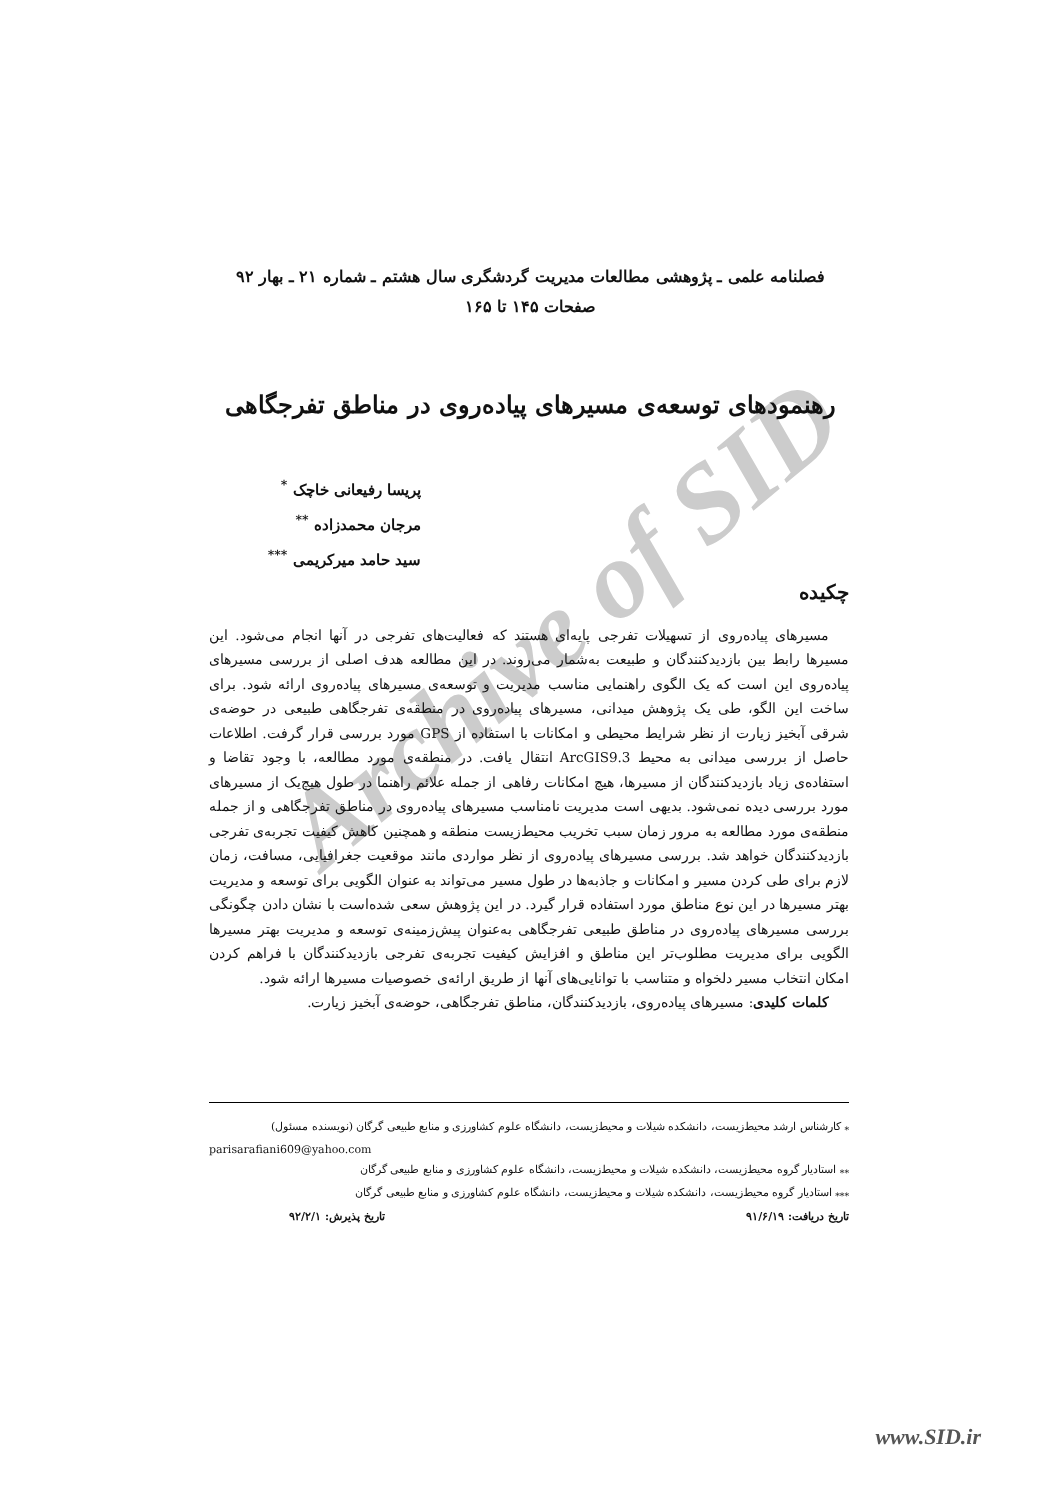Archive of SID
فصلنامه علمی ـ پژوهشی مطالعات مدیریت گردشگری سال هشتم ـ شماره ۲۱ ـ بهار ۹۲
صفحات ۱۴۵ تا ۱۶۵
رهنمودهای توسعه‌ی مسیرهای پیاده‌روی در مناطق تفرجگاهی
پریسا رفیعانی خاچک <sup>*</sup>
مرجان محمدزاده <sup>**</sup>
سید حامد میرکریمی <sup>***</sup>
چکیده
مسیرهای پیاده‌روی از تسهیلات تفرجی پایه‌ای هستند که فعالیت‌های تفرجی در آنها انجام می‌شود. این مسیرها رابط بین بازدیدکنندگان و طبیعت به‌شمار می‌روند. در این مطالعه هدف اصلی از بررسی مسیرهای پیاده‌روی این است که یک الگوی راهنمایی مناسب مدیریت و توسعه‌ی مسیرهای پیاده‌روی ارائه شود. برای ساخت این الگو، طی یک پژوهش میدانی، مسیرهای پیاده‌روی در منطقه‌ی تفرجگاهی طبیعی در حوضه‌ی شرقی آبخیز زیارت از نظر شرایط محیطی و امکانات با استفاده از GPS مورد بررسی قرار گرفت. اطلاعات حاصل از بررسی میدانی به محیط ArcGIS9.3 انتقال یافت. در منطقه‌ی مورد مطالعه، با وجود تقاضا و استفاده‌ی زیاد بازدیدکنندگان از مسیرها، هیچ امکانات رفاهی از جمله علائم راهنما در طول هیچ‌یک از مسیرهای مورد بررسی دیده نمی‌شود. بدیهی است مدیریت نامناسب مسیرهای پیاده‌روی در مناطق تفرجگاهی و از جمله منطقه‌ی مورد مطالعه به مرور زمان سبب تخریب محیط‌زیست منطقه و همچنین کاهش کیفیت تجربه‌ی تفرجی بازدیدکنندگان خواهد شد. بررسی مسیرهای پیاده‌روی از نظر مواردی مانند موقعیت جغرافیایی، مسافت، زمان لازم برای طی کردن مسیر و امکانات و جاذبه‌ها در طول مسیر می‌تواند به عنوان الگویی برای توسعه و مدیریت بهتر مسیرها در این نوع مناطق مورد استفاده قرار گیرد. در این پژوهش سعی شده‌است با نشان دادن چگونگی بررسی مسیرهای پیاده‌روی در مناطق طبیعی تفرجگاهی به‌عنوان پیش‌زمینه‌ی توسعه و مدیریت بهتر مسیرها الگویی برای مدیریت مطلوب‌تر این مناطق و افزایش کیفیت تجربه‌ی تفرجی بازدیدکنندگان با فراهم کردن امکان انتخاب مسیر دلخواه و متناسب با توانایی‌های آنها از طریق ارائه‌ی خصوصیات مسیرها ارائه شود.
کلمات کلیدی: مسیرهای پیاده‌روی، بازدیدکنندگان، مناطق تفرجگاهی، حوضه‌ی آبخیز زیارت.
<sub>*</sub> کارشناس ارشد محیط‌زیست، دانشکده شیلات و محیط‌زیست، دانشگاه علوم کشاورزی و منابع طبیعی گرگان (نویسنده مسئول)
parisarafiani609@yahoo.com
<sub>**</sub> استادیار گروه محیط‌زیست، دانشکده شیلات و محیط‌زیست، دانشگاه علوم کشاورزی و منابع طبیعی گرگان
<sub>***</sub> استادیار گروه محیط‌زیست، دانشکده شیلات و محیط‌زیست، دانشگاه علوم کشاورزی و منابع طبیعی گرگان
تاریخ دریافت: ۹۱/۶/۱۹ تاریخ پذیرش: ۹۲/۲/۱
www.SID.ir